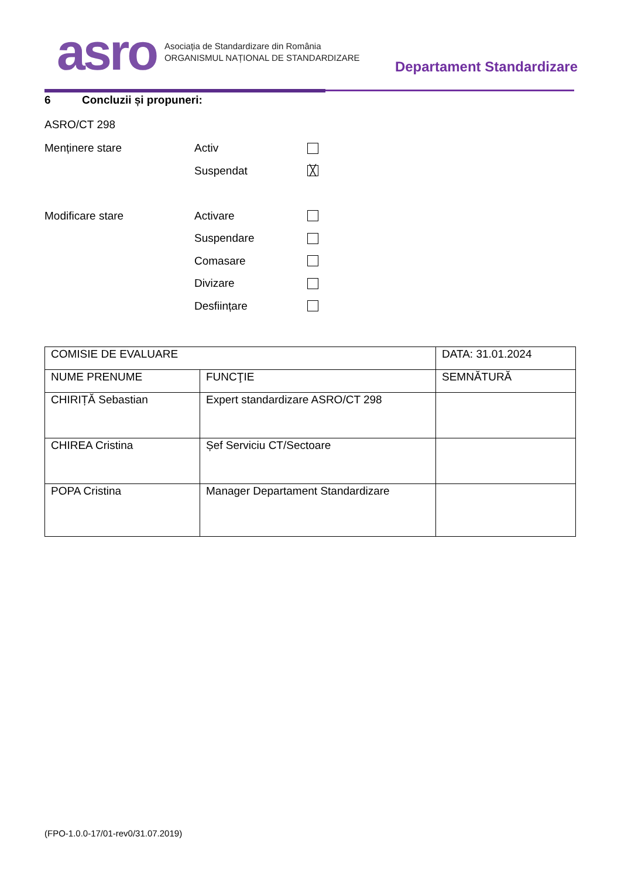asro
Asociația de Standardizare din România
ORGANISMUL NAȚIONAL DE STANDARDIZARE
Departament Standardizare
6 Concluzii și propuneri:
ASRO/CT 298
Menținere stare Activ
Suspendat
╳
Modificare stare Activare
Suspendare
Comasare
Divizare
Desființare
| COMISIE DE EVALUARE | | DATA: 31.01.2024 |
| NUME PRENUME | FUNCŢIE | SEMNĂTURĂ |
| CHIRIȚĂ Sebastian | Expert standardizare ASRO/CT 298 | |
| CHIREA Cristina | Șef Serviciu CT/Sectoare | |
| POPA Cristina | Manager Departament Standardizare | |
(FPO-1.0.0-17/01-rev0/31.07.2019)